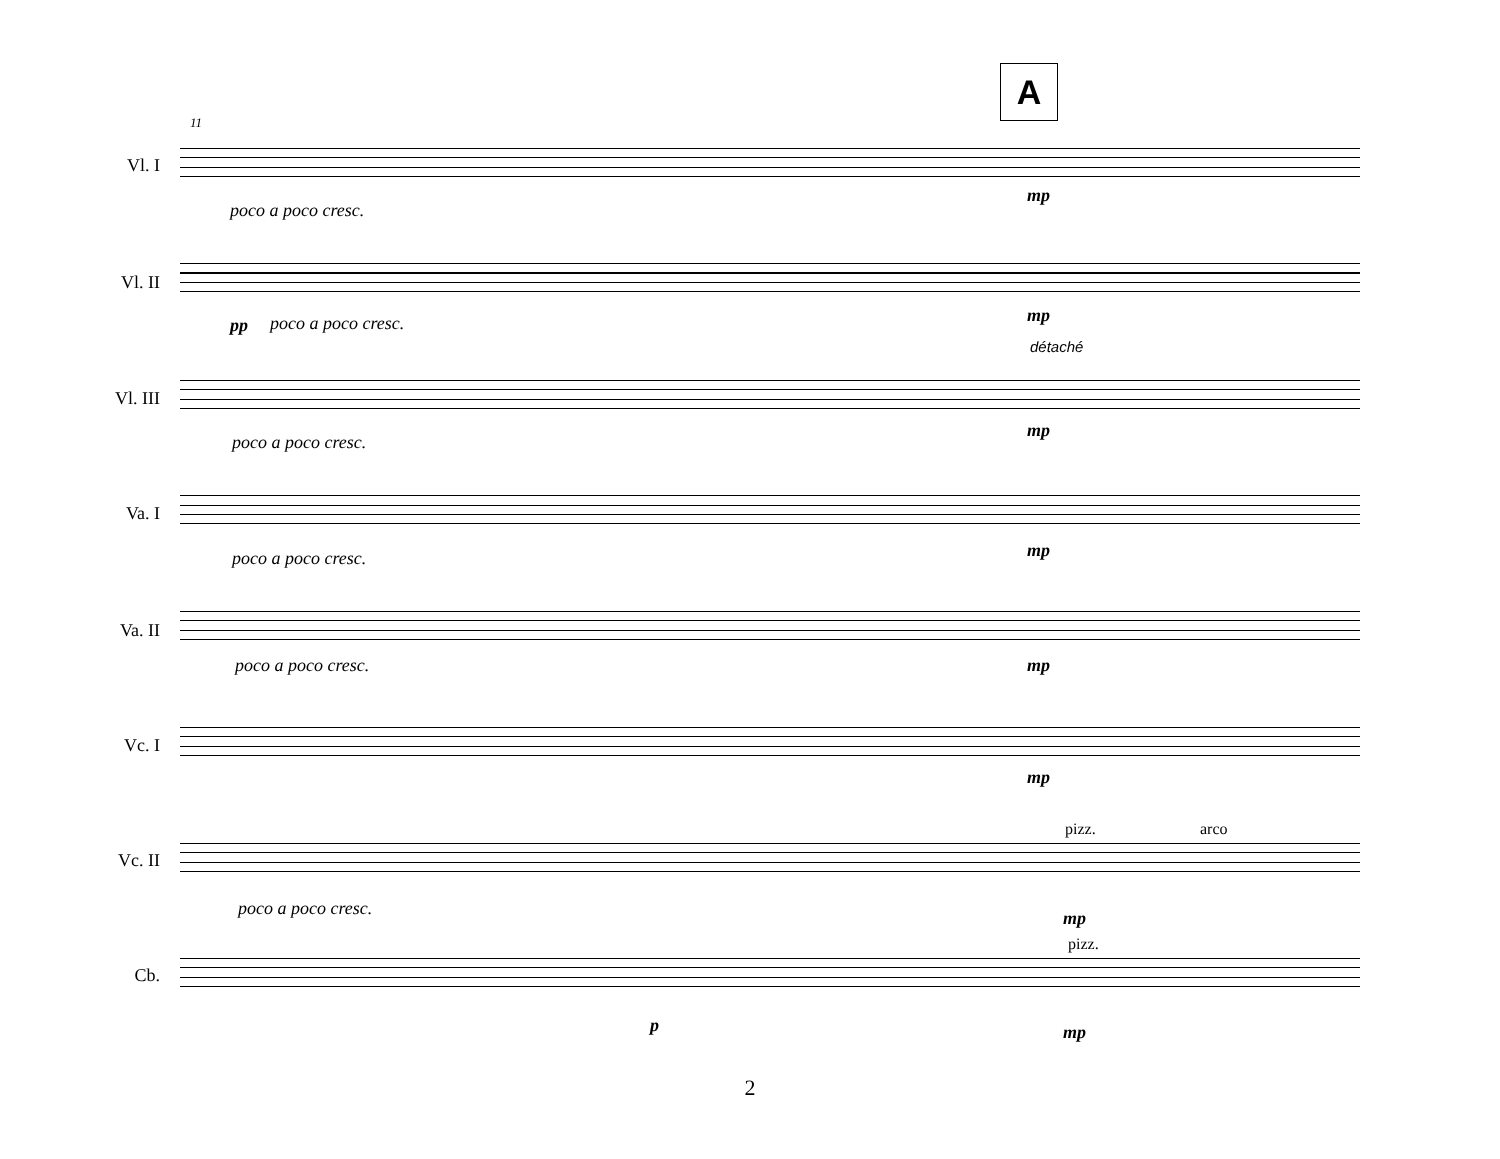A
11
Vl. I
poco a poco cresc.
mp
Vl. II
pp poco a poco cresc. mp
Vl. III
détaché
poco a poco cresc.
mp
Va. I
poco a poco cresc. mp
Va. II
poco a poco cresc. mp
Vc. I
mp
pizz. arco
Vc. II
poco a poco cresc. mp
pizz.
Cb.
p mp
2